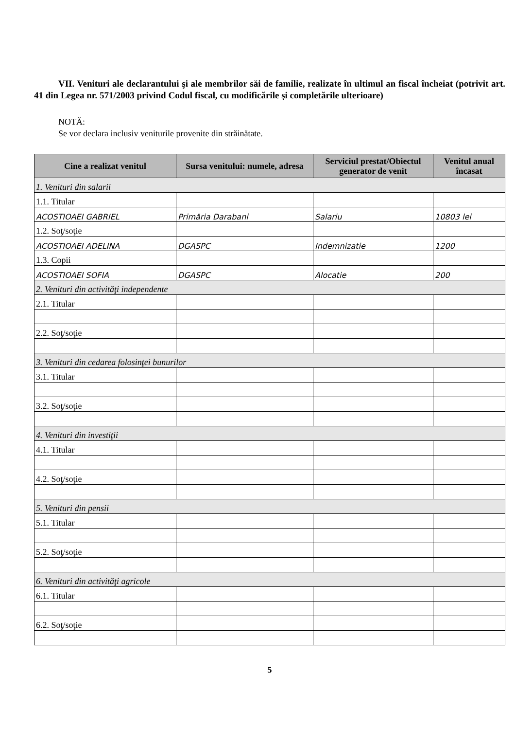VII. Venituri ale declarantului şi ale membrilor săi de familie, realizate în ultimul an fiscal încheiat (potrivit art. 41 din Legea nr. 571/2003 privind Codul fiscal, cu modificările şi completările ulterioare)
NOTĂ:
Se vor declara inclusiv veniturile provenite din străinătate.
| Cine a realizat venitul | Sursa venitului: numele, adresa | Serviciul prestat/Obiectul generator de venit | Venitul anual încasat |
| --- | --- | --- | --- |
| 1. Venituri din salarii | | | |
| 1.1. Titular | | | |
| ACOSTIOAEI GABRIEL | Primăria Darabani | Salariu | 10803 lei |
| 1.2. Soţ/soţie | | | |
| ACOSTIOAEI ADELINA | DGASPC | Indemnizatie | 1200 |
| 1.3. Copii | | | |
| ACOSTIOAEI SOFIA | DGASPC | Alocatie | 200 |
| 2. Venituri din activităţi independente | | | |
| 2.1. Titular | | | |
| 2.2. Soţ/soţie | | | |
| 3. Venituri din cedarea folosinţei bunurilor | | | |
| 3.1. Titular | | | |
| 3.2. Soţ/soţie | | | |
| 4. Venituri din investiţii | | | |
| 4.1. Titular | | | |
| 4.2. Soţ/soţie | | | |
| 5. Venituri din pensii | | | |
| 5.1. Titular | | | |
| 5.2. Soţ/soţie | | | |
| 6. Venituri din activităţi agricole | | | |
| 6.1. Titular | | | |
| 6.2. Soţ/soţie | | | |
5